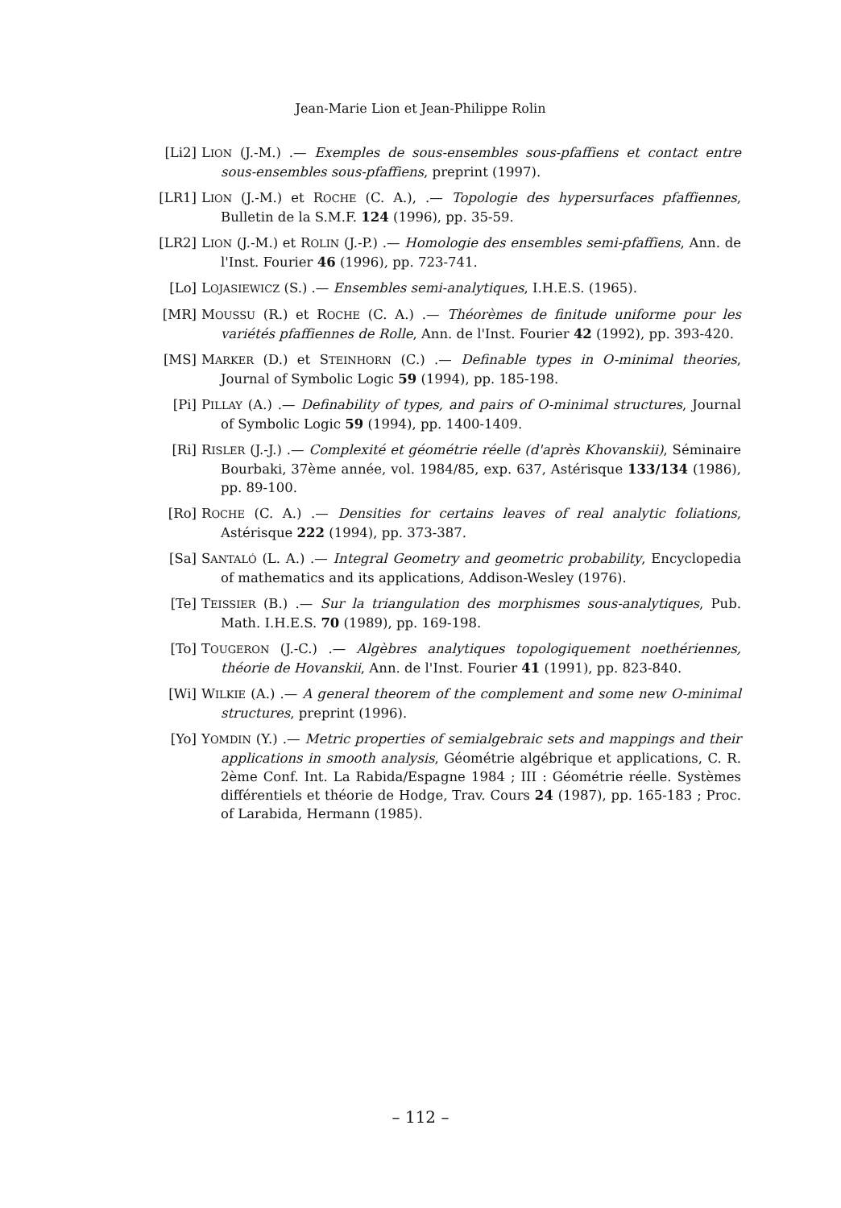Jean-Marie Lion et Jean-Philippe Rolin
[Li2] LION (J.-M.) .— Exemples de sous-ensembles sous-pfaffiens et contact entre sous-ensembles sous-pfaffiens, preprint (1997).
[LR1] LION (J.-M.) et ROCHE (C. A.), .— Topologie des hypersurfaces pfaffiennes, Bulletin de la S.M.F. 124 (1996), pp. 35-59.
[LR2] LION (J.-M.) et ROLIN (J.-P.) .— Homologie des ensembles semi-pfaffiens, Ann. de l'Inst. Fourier 46 (1996), pp. 723-741.
[Lo] LOJASIEWICZ (S.) .— Ensembles semi-analytiques, I.H.E.S. (1965).
[MR] MOUSSU (R.) et ROCHE (C. A.) .— Théorèmes de finitude uniforme pour les variétés pfaffiennes de Rolle, Ann. de l'Inst. Fourier 42 (1992), pp. 393-420.
[MS] MARKER (D.) et STEINHORN (C.) .— Definable types in O-minimal theories, Journal of Symbolic Logic 59 (1994), pp. 185-198.
[Pi] PILLAY (A.) .— Definability of types, and pairs of O-minimal structures, Journal of Symbolic Logic 59 (1994), pp. 1400-1409.
[Ri] RISLER (J.-J.) .— Complexité et géométrie réelle (d'après Khovanskii), Séminaire Bourbaki, 37ème année, vol. 1984/85, exp. 637, Astérisque 133/134 (1986), pp. 89-100.
[Ro] ROCHE (C. A.) .— Densities for certains leaves of real analytic foliations, Astérisque 222 (1994), pp. 373-387.
[Sa] SANTALÓ (L. A.) .— Integral Geometry and geometric probability, Encyclopedia of mathematics and its applications, Addison-Wesley (1976).
[Te] TEISSIER (B.) .— Sur la triangulation des morphismes sous-analytiques, Pub. Math. I.H.E.S. 70 (1989), pp. 169-198.
[To] TOUGERON (J.-C.) .— Algèbres analytiques topologiquement noethériennes, théorie de Hovanskii, Ann. de l'Inst. Fourier 41 (1991), pp. 823-840.
[Wi] WILKIE (A.) .— A general theorem of the complement and some new O-minimal structures, preprint (1996).
[Yo] YOMDIN (Y.) .— Metric properties of semialgebraic sets and mappings and their applications in smooth analysis, Géométrie algébrique et applications, C. R. 2ème Conf. Int. La Rabida/Espagne 1984 ; III : Géométrie réelle. Systèmes différentiels et théorie de Hodge, Trav. Cours 24 (1987), pp. 165-183 ; Proc. of Larabida, Hermann (1985).
– 112 –